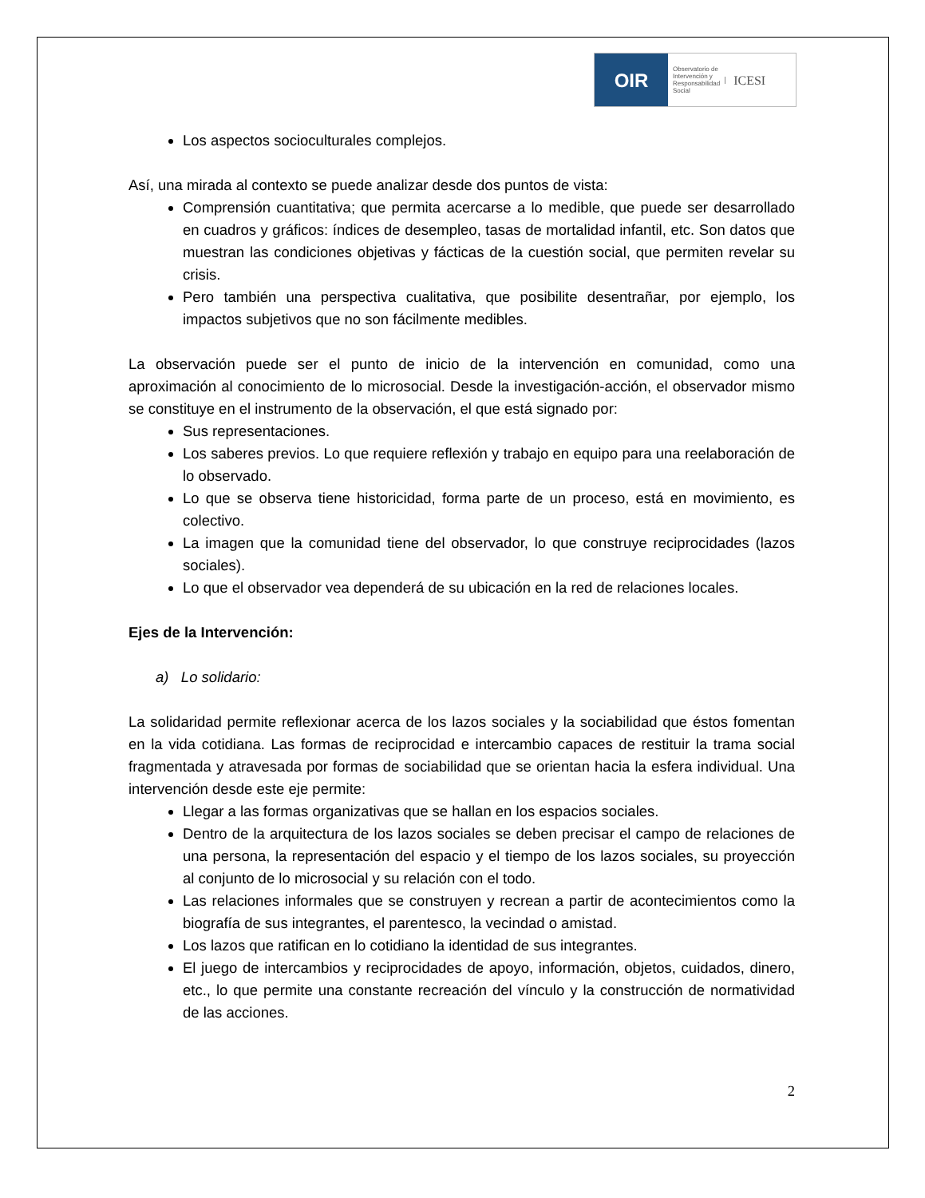OIR
Observatorio de
Intervención y
Responsabilidad
Social
ICESI
Los aspectos socioculturales complejos.
Así, una mirada al contexto se puede analizar desde dos puntos de vista:
Comprensión cuantitativa; que permita acercarse a lo medible, que puede ser desarrollado en cuadros y gráficos: índices de desempleo, tasas de mortalidad infantil, etc. Son datos que muestran las condiciones objetivas y fácticas de la cuestión social, que permiten revelar su crisis.
Pero también una perspectiva cualitativa, que posibilite desentrañar, por ejemplo, los impactos subjetivos que no son fácilmente medibles.
La observación puede ser el punto de inicio de la intervención en comunidad, como una aproximación al conocimiento de lo microsocial. Desde la investigación-acción, el observador mismo se constituye en el instrumento de la observación, el que está signado por:
Sus representaciones.
Los saberes previos. Lo que requiere reflexión y trabajo en equipo para una reelaboración de lo observado.
Lo que se observa tiene historicidad, forma parte de un proceso, está en movimiento, es colectivo.
La imagen que la comunidad tiene del observador, lo que construye reciprocidades (lazos sociales).
Lo que el observador vea dependerá de su ubicación en la red de relaciones locales.
Ejes de la Intervención:
a) Lo solidario:
La solidaridad permite reflexionar acerca de los lazos sociales y la sociabilidad que éstos fomentan en la vida cotidiana. Las formas de reciprocidad e intercambio capaces de restituir la trama social fragmentada y atravesada por formas de sociabilidad que se orientan hacia la esfera individual. Una intervención desde este eje permite:
Llegar a las formas organizativas que se hallan en los espacios sociales.
Dentro de la arquitectura de los lazos sociales se deben precisar el campo de relaciones de una persona, la representación del espacio y el tiempo de los lazos sociales, su proyección al conjunto de lo microsocial y su relación con el todo.
Las relaciones informales que se construyen y recrean a partir de acontecimientos como la biografía de sus integrantes, el parentesco, la vecindad o amistad.
Los lazos que ratifican en lo cotidiano la identidad de sus integrantes.
El juego de intercambios y reciprocidades de apoyo, información, objetos, cuidados, dinero, etc., lo que permite una constante recreación del vínculo y la construcción de normatividad de las acciones.
2